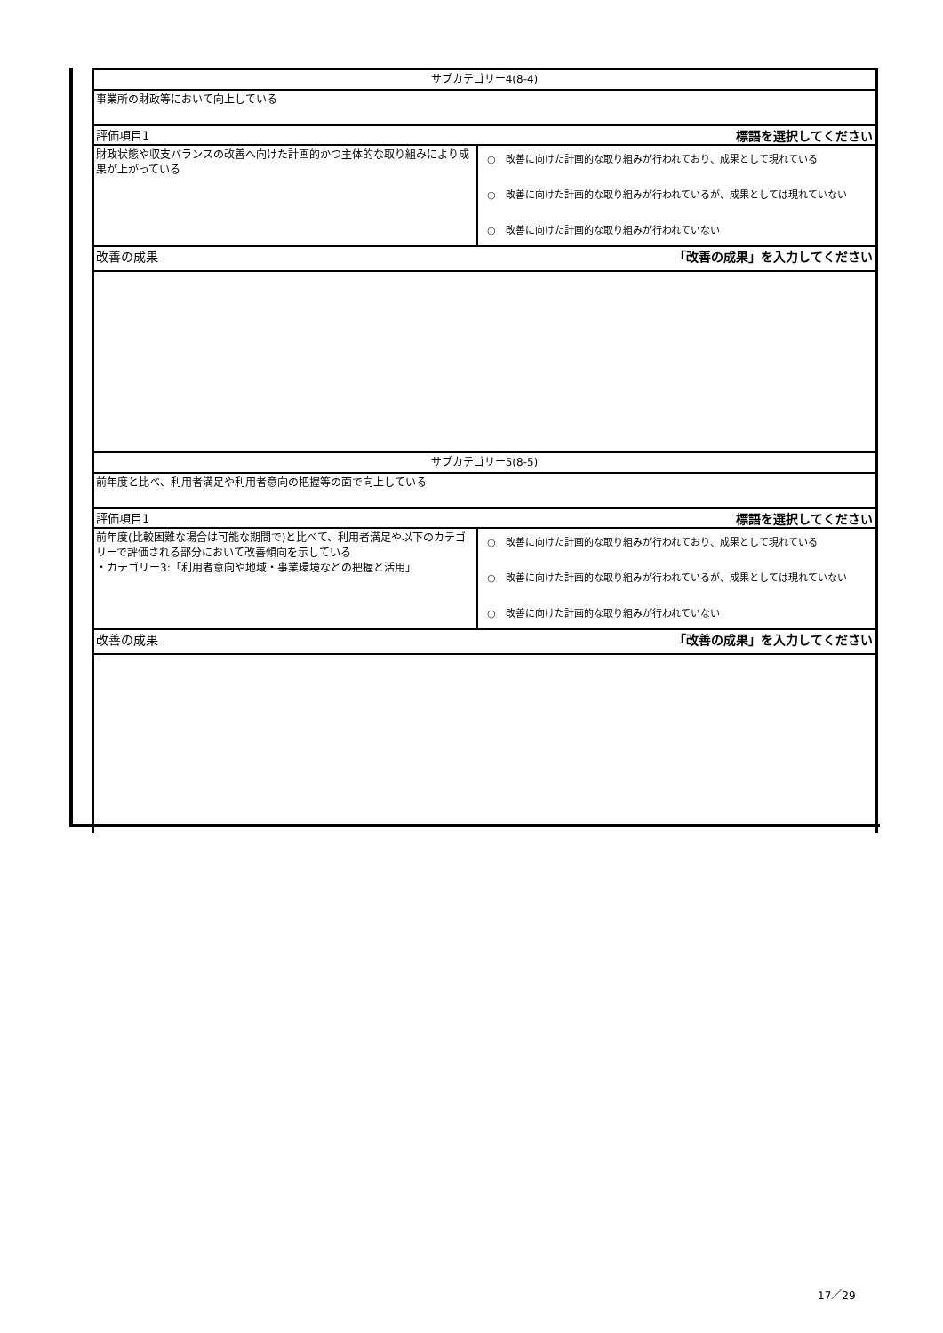| サブカテゴリー4(8-4) | |
| 事業所の財政等において向上している | |
| 評価項目1 | 標語を選択してください |
| 財政状態や収支バランスの改善へ向けた計画的かつ主体的な取り組みにより成果が上がっている | ○ 改善に向けた計画的な取り組みが行われており、成果として現れている ○ 改善に向けた計画的な取り組みが行われているが、成果としては現れていない ○ 改善に向けた計画的な取り組みが行われていない |
| 改善の成果 | 「改善の成果」を入力してください |
| サブカテゴリー5(8-5) | |
| 前年度と比べ、利用者満足や利用者意向の把握等の面で向上している | |
| 評価項目1 | 標語を選択してください |
| 前年度(比較困難な場合は可能な期間で)と比べて、利用者満足や以下のカテゴリーで評価される部分において改善傾向を示している ・カテゴリー3:「利用者意向や地域・事業環境などの把握と活用」 | ○ 改善に向けた計画的な取り組みが行われており、成果として現れている ○ 改善に向けた計画的な取り組みが行われているが、成果としては現れていない ○ 改善に向けた計画的な取り組みが行われていない |
| 改善の成果 | 「改善の成果」を入力してください |
17／29